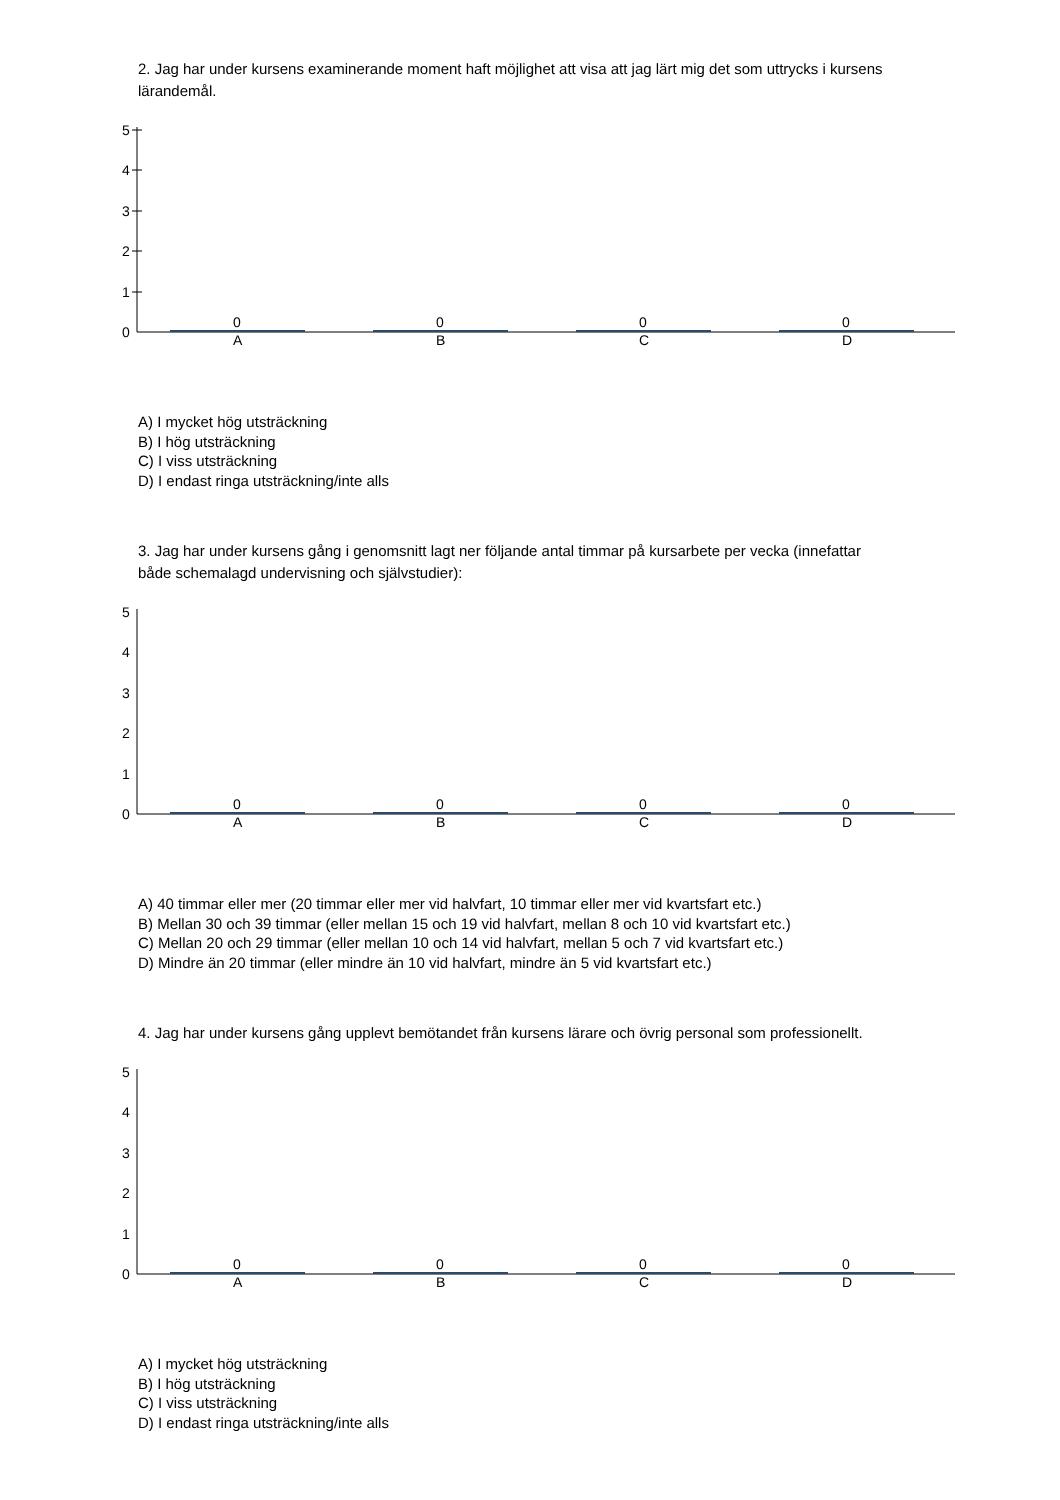2. Jag har under kursens examinerande moment haft möjlighet att visa att jag lärt mig det som uttrycks i kursens lärandemål.
5
4
3
2
1
0
0 0 0 0
A B C D
A) I mycket hög utsträckning
B) I hög utsträckning
C) I viss utsträckning
D) I endast ringa utsträckning/inte alls
3. Jag har under kursens gång i genomsnitt lagt ner följande antal timmar på kursarbete per vecka (innefattar både schemalagd undervisning och självstudier):
5
4
3
2
1
0
0 0 0 0
A B C D
A) 40 timmar eller mer (20 timmar eller mer vid halvfart, 10 timmar eller mer vid kvartsfart etc.)
B) Mellan 30 och 39 timmar (eller mellan 15 och 19 vid halvfart, mellan 8 och 10 vid kvartsfart etc.)
C) Mellan 20 och 29 timmar (eller mellan 10 och 14 vid halvfart, mellan 5 och 7 vid kvartsfart etc.)
D) Mindre än 20 timmar (eller mindre än 10 vid halvfart, mindre än 5 vid kvartsfart etc.)
4. Jag har under kursens gång upplevt bemötandet från kursens lärare och övrig personal som professionellt.
5
4
3
2
1
0
0 0 0 0
A B C D
A) I mycket hög utsträckning
B) I hög utsträckning
C) I viss utsträckning
D) I endast ringa utsträckning/inte alls